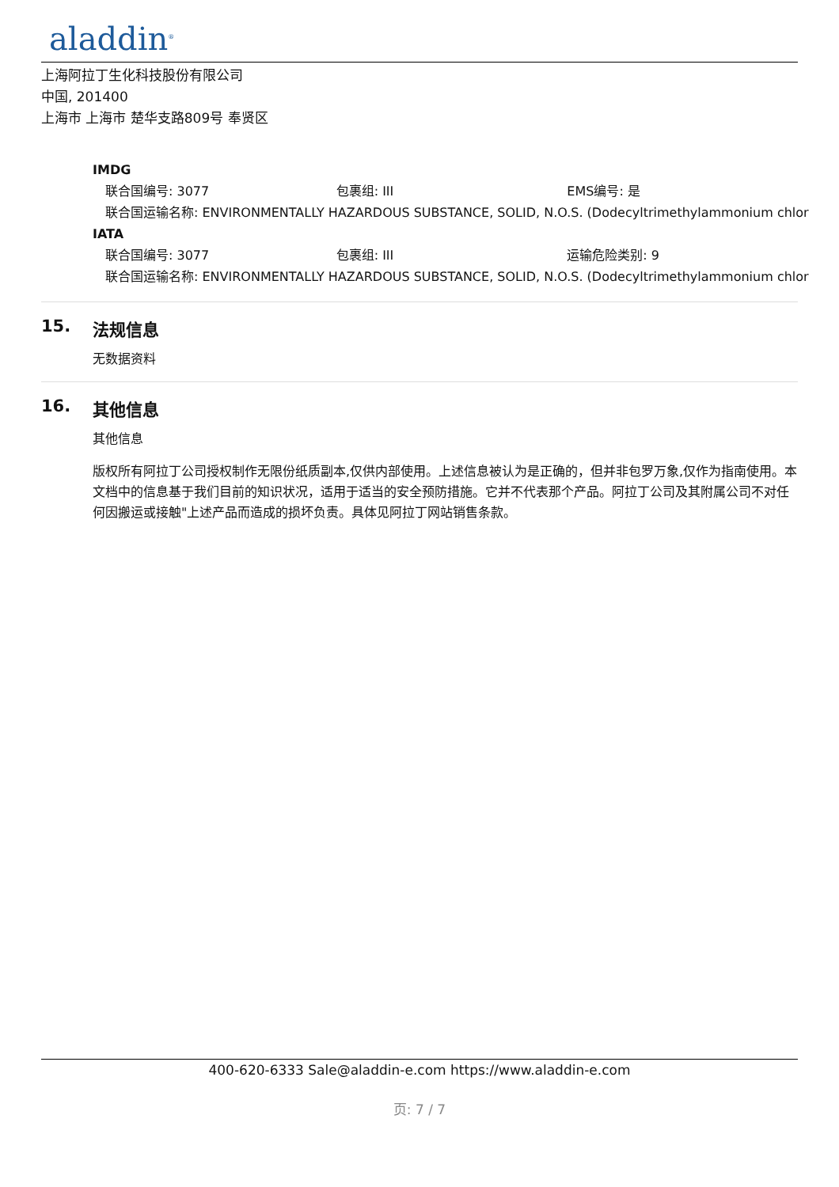aladdin<sup>®</sup>
上海阿拉丁生化科技股份有限公司
中国, 201400
上海市 上海市 楚华支路809号 奉贤区
IMDG
联合国编号: 3077 包裹组: III EMS编号: 是
联合国运输名称: ENVIRONMENTALLY HAZARDOUS SUBSTANCE, SOLID, N.O.S. (Dodecyltrimethylammonium chlor
IATA
联合国编号: 3077 包裹组: III 运输危险类别: 9
联合国运输名称: ENVIRONMENTALLY HAZARDOUS SUBSTANCE, SOLID, N.O.S. (Dodecyltrimethylammonium chlor
15. 法规信息
无数据资料
16. 其他信息
其他信息
版权所有阿拉丁公司授权制作无限份纸质副本,仅供内部使用。上述信息被认为是正确的，但并非包罗万象,仅作为指南使用。本文档中的信息基于我们目前的知识状况，适用于适当的安全预防措施。它并不代表那个产品。阿拉丁公司及其附属公司不对任何因搬运或接触"上述产品而造成的损坏负责。具体见阿拉丁网站销售条款。
400-620-6333 Sale@aladdin-e.com https://www.aladdin-e.com
页: 7 / 7